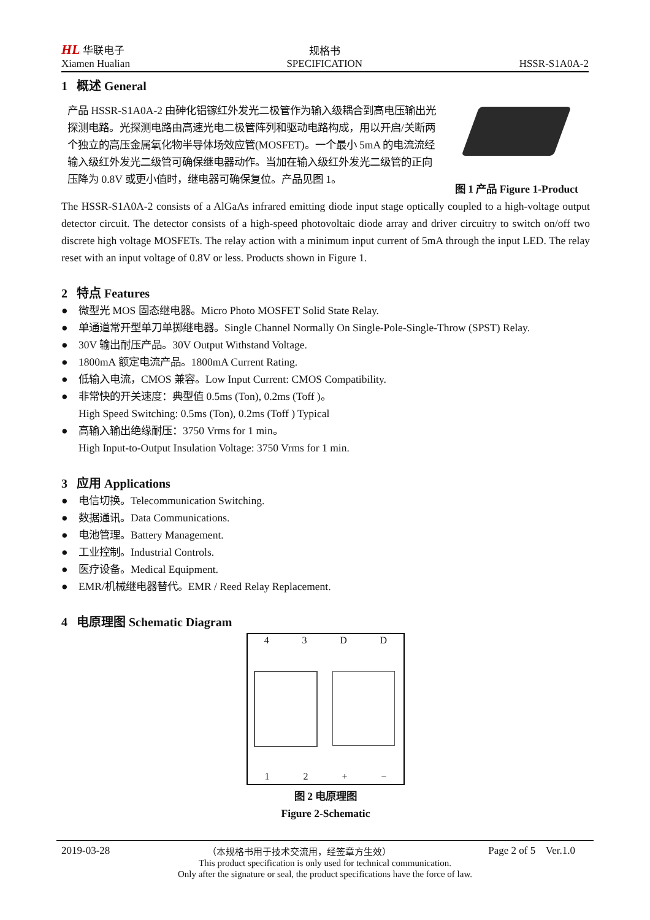HL 华联电子
Xiamen Hualian
规格书
SPECIFICATION
HSSR-S1A0A-2
1 概述 General
产品 HSSR-S1A0A-2 由砷化铝镓红外发光二极管作为输入级耦合到高电压输出光探测电路。光探测电路由高速光电二极管阵列和驱动电路构成，用以开启/关断两个独立的高压金属氧化物半导体场效应管(MOSFET)。一个最小 5mA 的电流流经输入级红外发光二级管可确保继电器动作。当加在输入级红外发光二级管的正向压降为 0.8V 或更小值时，继电器可确保复位。产品见图 1。
图 1 产品 Figure 1-Product
The HSSR-S1A0A-2 consists of a AlGaAs infrared emitting diode input stage optically coupled to a high-voltage output detector circuit. The detector consists of a high-speed photovoltaic diode array and driver circuitry to switch on/off two discrete high voltage MOSFETs. The relay action with a minimum input current of 5mA through the input LED. The relay reset with an input voltage of 0.8V or less. Products shown in Figure 1.
2 特点 Features
● 微型光 MOS 固态继电器。Micro Photo MOSFET Solid State Relay.
● 单通道常开型单刀单掷继电器。Single Channel Normally On Single-Pole-Single-Throw (SPST) Relay.
● 30V 输出耐压产品。30V Output Withstand Voltage.
● 1800mA 额定电流产品。1800mA Current Rating.
● 低输入电流，CMOS 兼容。Low Input Current: CMOS Compatibility.
● 非常快的开关速度：典型值 0.5ms (Ton), 0.2ms (Toff )。
High Speed Switching: 0.5ms (Ton), 0.2ms (Toff ) Typical
● 高输入输出绝缘耐压：3750 Vrms for 1 min。
High Input-to-Output Insulation Voltage: 3750 Vrms for 1 min.
3 应用 Applications
● 电信切换。Telecommunication Switching.
● 数据通讯。Data Communications.
● 电池管理。Battery Management.
● 工业控制。Industrial Controls.
● 医疗设备。Medical Equipment.
● EMR/机械继电器替代。EMR / Reed Relay Replacement.
4 电原理图 Schematic Diagram
4 3 D D
1 2 + −
图 2 电原理图
Figure 2-Schematic
2019-03-28 （本规格书用于技术交流用，经签章方生效） Page 2 of 5 Ver.1.0
This product specification is only used for technical communication.
Only after the signature or seal, the product specifications have the force of law.